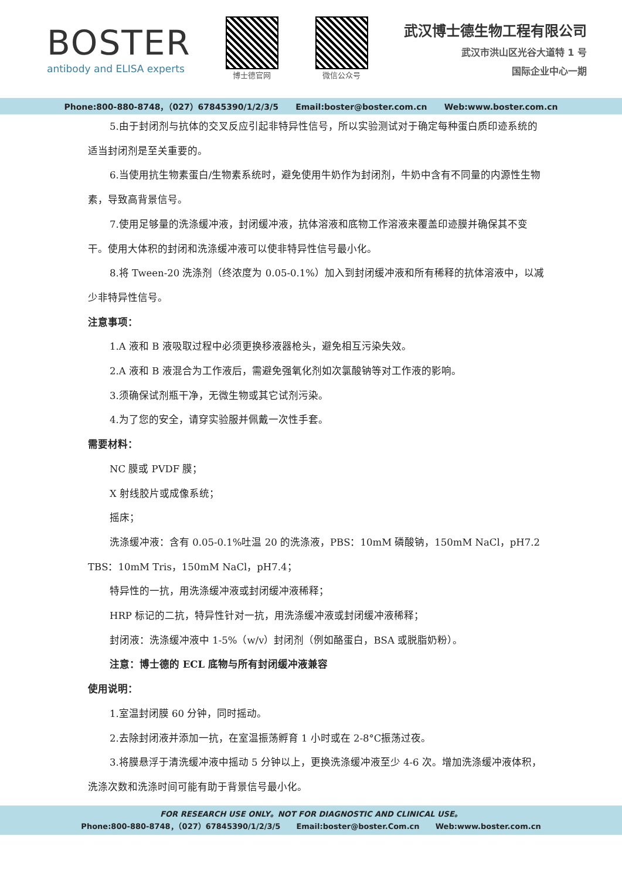BOSTER
antibody and ELISA experts
博士德官网 微信公众号
武汉博士德生物工程有限公司
武汉市洪山区光谷大道特 1 号
国际企业中心一期
Phone:800-880-8748，（027）67845390/1/2/3/5 Email:boster@boster.com.cn Web:www.boster.com.cn
5.由于封闭剂与抗体的交叉反应引起非特异性信号，所以实验测试对于确定每种蛋白质印迹系统的适当封闭剂是至关重要的。
6.当使用抗生物素蛋白/生物素系统时，避免使用牛奶作为封闭剂，牛奶中含有不同量的内源性生物素，导致高背景信号。
7.使用足够量的洗涤缓冲液，封闭缓冲液，抗体溶液和底物工作溶液来覆盖印迹膜并确保其不变干。使用大体积的封闭和洗涤缓冲液可以使非特异性信号最小化。
8.将 Tween-20 洗涤剂（终浓度为 0.05-0.1%）加入到封闭缓冲液和所有稀释的抗体溶液中，以减少非特异性信号。
注意事项：
1.A 液和 B 液吸取过程中必须更换移液器枪头，避免相互污染失效。
2.A 液和 B 液混合为工作液后，需避免强氧化剂如次氯酸钠等对工作液的影响。
3.须确保试剂瓶干净，无微生物或其它试剂污染。
4.为了您的安全，请穿实验服并佩戴一次性手套。
需要材料：
NC 膜或 PVDF 膜；
X 射线胶片或成像系统；
摇床；
洗涤缓冲液：含有 0.05-0.1%吐温 20 的洗涤液，PBS：10mM 磷酸钠，150mM NaCl，pH7.2 TBS：10mM Tris，150mM NaCl，pH7.4；
特异性的一抗，用洗涤缓冲液或封闭缓冲液稀释；
HRP 标记的二抗，特异性针对一抗，用洗涤缓冲液或封闭缓冲液稀释；
封闭液：洗涤缓冲液中 1-5%（w/v）封闭剂（例如酪蛋白，BSA 或脱脂奶粉）。
注意：博士德的 ECL 底物与所有封闭缓冲液兼容
使用说明：
1.室温封闭膜 60 分钟，同时摇动。
2.去除封闭液并添加一抗，在室温振荡孵育 1 小时或在 2-8°C振荡过夜。
3.将膜悬浮于清洗缓冲液中摇动 5 分钟以上，更换洗涤缓冲液至少 4-6 次。增加洗涤缓冲液体积，洗涤次数和洗涤时间可能有助于背景信号最小化。
FOR RESEARCH USE ONLY。NOT FOR DIAGNOSTIC AND CLINICAL USE。
Phone:800-880-8748，（027）67845390/1/2/3/5 Email:boster@boster.Com.cn Web:www.boster.com.cn